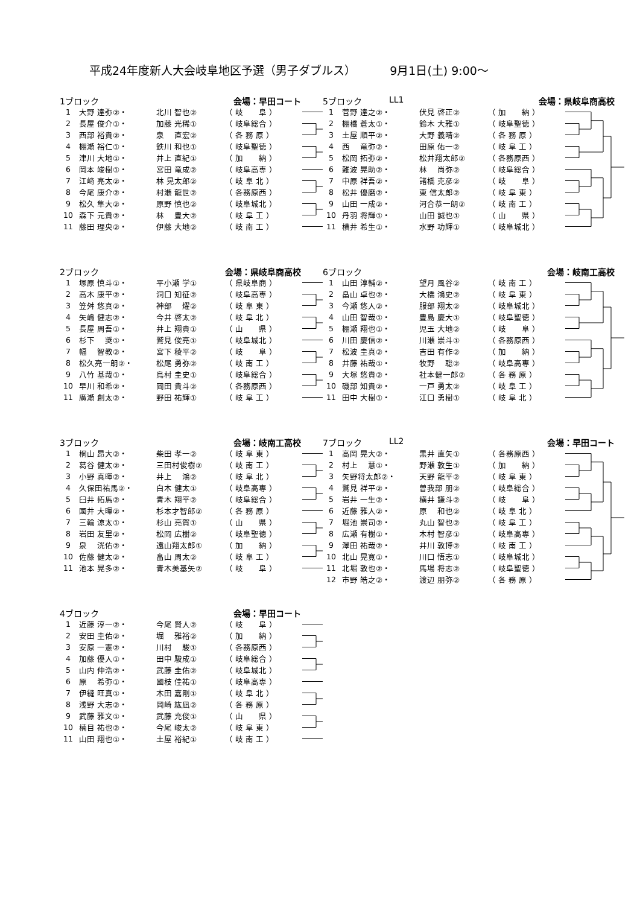平成24年度新人大会岐阜地区予選（男子ダブルス） 9月1日(土) 9:00～
1ブロック 会場：早田コート
| 1 | 大野 達弥②・ | 北川 智也② | （ 岐 阜 ） |
| 2 | 長屋 俊介①・ | 加藤 光稀① | （ 岐阜総合 ） |
| 3 | 西部 裕貴②・ | 泉 直宏② | （ 各 務 原 ） |
| 4 | 棚瀬 裕仁①・ | 鉄川 和也① | （ 岐阜聖徳 ） |
| 5 | 津川 大地①・ | 井上 直紀① | （ 加 納 ） |
| 6 | 岡本 竣樹①・ | 宮田 竜成② | （ 岐阜高専 ） |
| 7 | 江﨑 亮太②・ | 林 晃太郎② | （ 岐 阜 北 ） |
| 8 | 今尾 康介②・ | 村瀬 龍世② | （ 各務原西 ） |
| 9 | 松久 隼大②・ | 原野 慎也② | （ 岐阜城北 ） |
| 10 | 森下 元貴②・ | 林 豊大② | （ 岐 阜 工 ） |
| 11 | 藤田 理央②・ | 伊藤 大地② | （ 岐 南 工 ） |
5ブロック LL1 会場：県岐阜商高校
| 1 | 菅野 達之②・ | 伏見 啓正② | （ 加 納 ） |
| 2 | 棚橋 蒼太①・ | 鈴木 大雅① | （ 岐阜聖徳 ） |
| 3 | 土屋 順平②・ | 大野 義晴② | （ 各 務 原 ） |
| 4 | 西 竜弥②・ | 田原 佑一② | （ 岐 阜 工 ） |
| 5 | 松岡 拓弥②・ | 松井翔太郎② | （ 各務原西 ） |
| 6 | 難波 晃助②・ | 林 尚弥② | （ 岐阜総合 ） |
| 7 | 中原 祥吾②・ | 諸橋 克彦② | （ 岐 阜 ） |
| 8 | 松井 優磨②・ | 東 信太郎② | （ 岐 阜 東 ） |
| 9 | 山田 一成②・ | 河合恭一朗② | （ 岐 南 工 ） |
| 10 | 丹羽 将輝①・ | 山田 誠也① | （ 山 県 ） |
| 11 | 横井 希生①・ | 水野 功輝① | （ 岐阜城北 ） |
2ブロック 会場：県岐阜商高校
| 1 | 塚原 慎斗①・ | 平小瀬 学① | （ 県岐阜商 ） |
| 2 | 高木 康平②・ | 洞口 知征② | （ 岐阜高専 ） |
| 3 | 笠舛 悠真②・ | 神部 燿② | （ 岐 阜 東 ） |
| 4 | 矢嶋 健志②・ | 今井 啓太② | （ 岐 阜 北 ） |
| 5 | 長屋 周吾①・ | 井上 翔貴① | （ 山 県 ） |
| 6 | 杉下 奨①・ | 鷲見 俊亮① | （ 岐阜城北 ） |
| 7 | 幅 智教②・ | 宮下 稜平② | （ 岐 阜 ） |
| 8 | 松久亮一朗②・ | 松尾 勇弥② | （ 岐 南 工 ） |
| 9 | 八竹 基哉①・ | 鳥村 圭史① | （ 岐阜総合 ） |
| 10 | 早川 和希②・ | 岡田 貴斗② | （ 各務原西 ） |
| 11 | 廣瀬 創太②・ | 野田 祐輝① | （ 岐 阜 工 ） |
6ブロック 会場：岐南工高校
| 1 | 山田 淳輔②・ | 望月 風谷② | （ 岐 南 工 ） |
| 2 | 畠山 卓也②・ | 大橋 鴻史② | （ 岐 阜 東 ） |
| 3 | 今瀬 悠人②・ | 服部 翔太② | （ 岐阜城北 ） |
| 4 | 山田 智哉①・ | 豊島 慶大① | （ 岐阜聖徳 ） |
| 5 | 棚瀬 翔也①・ | 児玉 大地② | （ 岐 阜 ） |
| 6 | 川田 慶信②・ | 川瀬 崇斗① | （ 各務原西 ） |
| 7 | 松波 圭真②・ | 吉田 有作② | （ 加 納 ） |
| 8 | 井藤 祐哉①・ | 牧野 聡② | （ 岐阜高専 ） |
| 9 | 大塚 悠貴②・ | 社本健一郎② | （ 各 務 原 ） |
| 10 | 磯部 知貴②・ | 一戸 勇太② | （ 岐 阜 工 ） |
| 11 | 田中 大樹①・ | 江口 勇樹① | （ 岐 阜 北 ） |
3ブロック 会場：岐南工高校
| 1 | 桐山 昂大②・ | 柴田 孝一② | （ 岐 阜 東 ） |
| 2 | 葛谷 健太②・ | 三田村俊樹② | （ 岐 南 工 ） |
| 3 | 小野 真暉②・ | 井上 鴻② | （ 岐 阜 北 ） |
| 4 | 久保田祐馬②・ | 白木 健太① | （ 岐阜高専 ） |
| 5 | 臼井 拓馬②・ | 青木 翔平② | （ 岐阜総合 ） |
| 6 | 國井 大暉②・ | 杉本才智郎② | （ 各 務 原 ） |
| 7 | 三輪 涼太①・ | 杉山 亮賀① | （ 山 県 ） |
| 8 | 岩田 友里②・ | 松岡 広樹② | （ 岐阜聖徳 ） |
| 9 | 泉 洸佑②・ | 遠山翔太郎① | （ 加 納 ） |
| 10 | 佐藤 健太②・ | 畠山 周太② | （ 岐 阜 工 ） |
| 11 | 池本 晃多②・ | 青木美基矢② | （ 岐 阜 ） |
7ブロック LL2 会場：早田コート
| 1 | 高岡 晃大②・ | 黒井 直矢① | （ 各務原西 ） |
| 2 | 村上 慧①・ | 野瀬 敦生① | （ 加 納 ） |
| 3 | 矢野将太郎②・ | 天野 龍平② | （ 岐 阜 東 ） |
| 4 | 鷲見 祥平②・ | 曽我部 朋② | （ 岐阜総合 ） |
| 5 | 岩井 一生②・ | 横井 謙斗② | （ 岐 阜 ） |
| 6 | 近藤 雅人②・ | 原 和也② | （ 岐 阜 北 ） |
| 7 | 堀池 崇司②・ | 丸山 智也② | （ 岐 阜 工 ） |
| 8 | 広瀬 有樹①・ | 木村 智彦① | （ 岐阜高専 ） |
| 9 | 澤田 祐哉②・ | 井川 敦博② | （ 岐 南 工 ） |
| 10 | 北山 晃寛①・ | 川口 悟志① | （ 岐阜城北 ） |
| 11 | 北堀 敦也②・ | 馬場 将志② | （ 岐阜聖徳 ） |
| 12 | 市野 皓之②・ | 渡辺 朋弥② | （ 各 務 原 ） |
4ブロック 会場：早田コート
| 1 | 近藤 淳一②・ | 今尾 賢人② | （ 岐 阜 ） |
| 2 | 安田 圭佑②・ | 堀 雅裕② | （ 加 納 ） |
| 3 | 安原 一憲②・ | 川村 駿① | （ 各務原西 ） |
| 4 | 加藤 優人①・ | 田中 駿成① | （ 岐阜総合 ） |
| 5 | 山内 伸浩②・ | 武藤 圭佑② | （ 岐阜城北 ） |
| 6 | 原 希弥①・ | 國枝 佳祐① | （ 岐阜高専 ） |
| 7 | 伊縫 旺真①・ | 木田 嘉剛① | （ 岐 阜 北 ） |
| 8 | 浅野 大志②・ | 岡崎 紘凪② | （ 各 務 原 ） |
| 9 | 武藤 雅文①・ | 武藤 充俊① | （ 山 県 ） |
| 10 | 楠目 祐也②・ | 今尾 峻太② | （ 岐 阜 東 ） |
| 11 | 山田 翔也①・ | 土屋 裕紀① | （ 岐 南 工 ） |